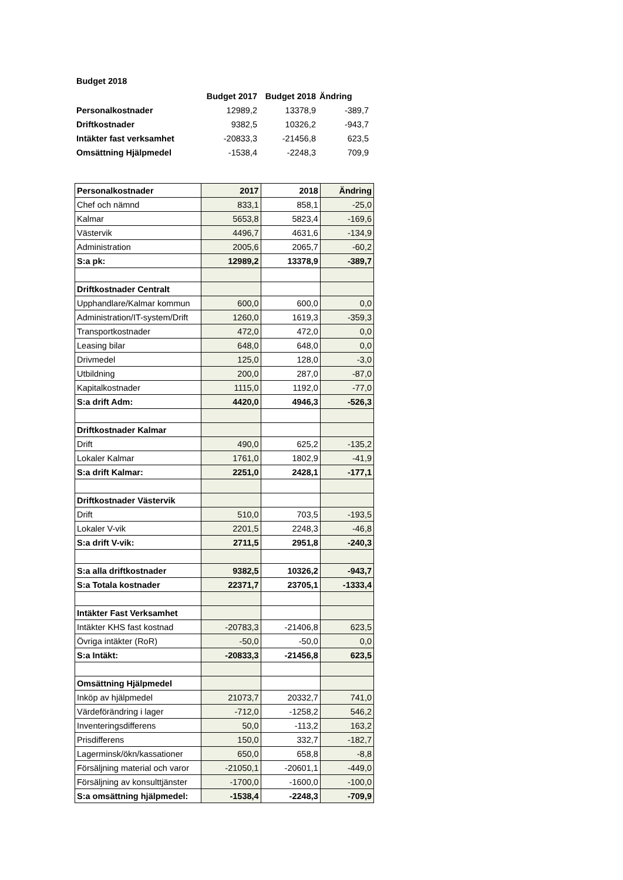Budget 2018
| | Budget 2017 | Budget 2018 | Ändring |
| Personalkostnader | 12989,2 | 13378,9 | -389,7 |
| Driftkostnader | 9382,5 | 10326,2 | -943,7 |
| Intäkter fast verksamhet | -20833,3 | -21456,8 | 623,5 |
| Omsättning Hjälpmedel | -1538,4 | -2248,3 | 709,9 |
| Personalkostnader | 2017 | 2018 | Ändring |
| --- | --- | --- | --- |
| Chef och nämnd | 833,1 | 858,1 | -25,0 |
| Kalmar | 5653,8 | 5823,4 | -169,6 |
| Västervik | 4496,7 | 4631,6 | -134,9 |
| Administration | 2005,6 | 2065,7 | -60,2 |
| S:a pk: | 12989,2 | 13378,9 | -389,7 |
| Driftkostnader Centralt | | | |
| Upphandlare/Kalmar kommun | 600,0 | 600,0 | 0,0 |
| Administration/IT-system/Drift | 1260,0 | 1619,3 | -359,3 |
| Transportkostnader | 472,0 | 472,0 | 0,0 |
| Leasing bilar | 648,0 | 648,0 | 0,0 |
| Drivmedel | 125,0 | 128,0 | -3,0 |
| Utbildning | 200,0 | 287,0 | -87,0 |
| Kapitalkostnader | 1115,0 | 1192,0 | -77,0 |
| S:a drift Adm: | 4420,0 | 4946,3 | -526,3 |
| Driftkostnader Kalmar | | | |
| Drift | 490,0 | 625,2 | -135,2 |
| Lokaler Kalmar | 1761,0 | 1802,9 | -41,9 |
| S:a drift Kalmar: | 2251,0 | 2428,1 | -177,1 |
| Driftkostnader Västervik | | | |
| Drift | 510,0 | 703,5 | -193,5 |
| Lokaler V-vik | 2201,5 | 2248,3 | -46,8 |
| S:a drift V-vik: | 2711,5 | 2951,8 | -240,3 |
| S:a alla driftkostnader | 9382,5 | 10326,2 | -943,7 |
| S:a Totala kostnader | 22371,7 | 23705,1 | -1333,4 |
| Intäkter Fast Verksamhet | | | |
| Intäkter KHS fast kostnad | -20783,3 | -21406,8 | 623,5 |
| Övriga intäkter (RoR) | -50,0 | -50,0 | 0,0 |
| S:a Intäkt: | -20833,3 | -21456,8 | 623,5 |
| Omsättning Hjälpmedel | | | |
| Inköp av hjälpmedel | 21073,7 | 20332,7 | 741,0 |
| Värdeförändring i lager | -712,0 | -1258,2 | 546,2 |
| Inventeringsdifferens | 50,0 | -113,2 | 163,2 |
| Prisdifferens | 150,0 | 332,7 | -182,7 |
| Lagerminsk/ökn/kassationer | 650,0 | 658,8 | -8,8 |
| Försäljning material och varor | -21050,1 | -20601,1 | -449,0 |
| Försäljning av konsulttjänster | -1700,0 | -1600,0 | -100,0 |
| S:a omsättning hjälpmedel: | -1538,4 | -2248,3 | -709,9 |